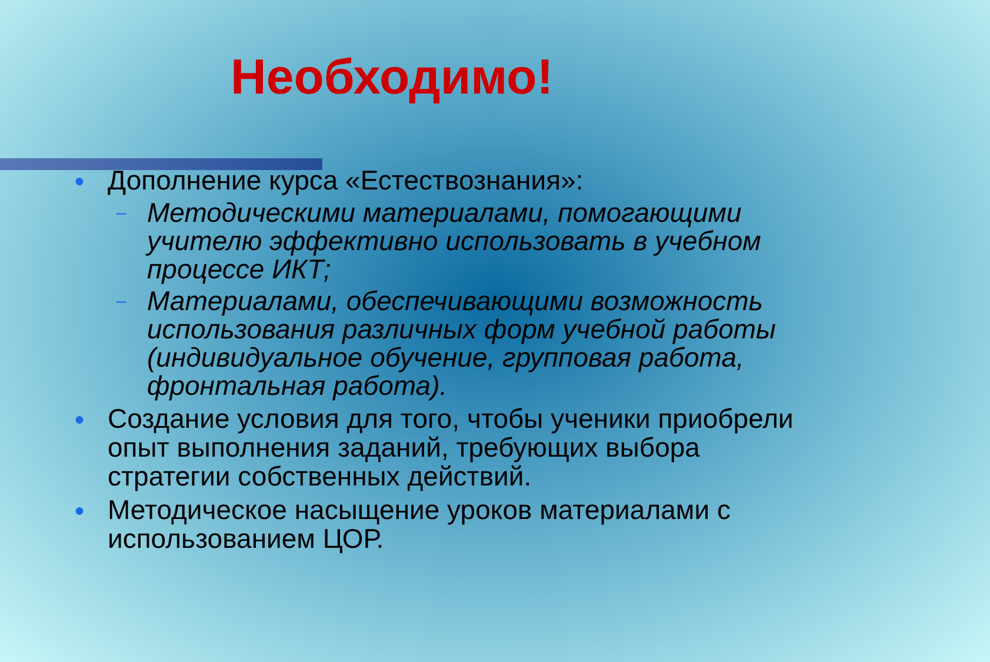Необходимо!
● Дополнение курса «Естествознания»:
– Методическими материалами, помогающими учителю эффективно использовать в учебном процессе ИКТ;
– Материалами, обеспечивающими возможность использования различных форм учебной работы (индивидуальное обучение, групповая работа, фронтальная работа).
● Создание условия для того, чтобы ученики приобрели опыт выполнения заданий, требующих выбора стратегии собственных действий.
● Методическое насыщение уроков материалами с использованием ЦОР.